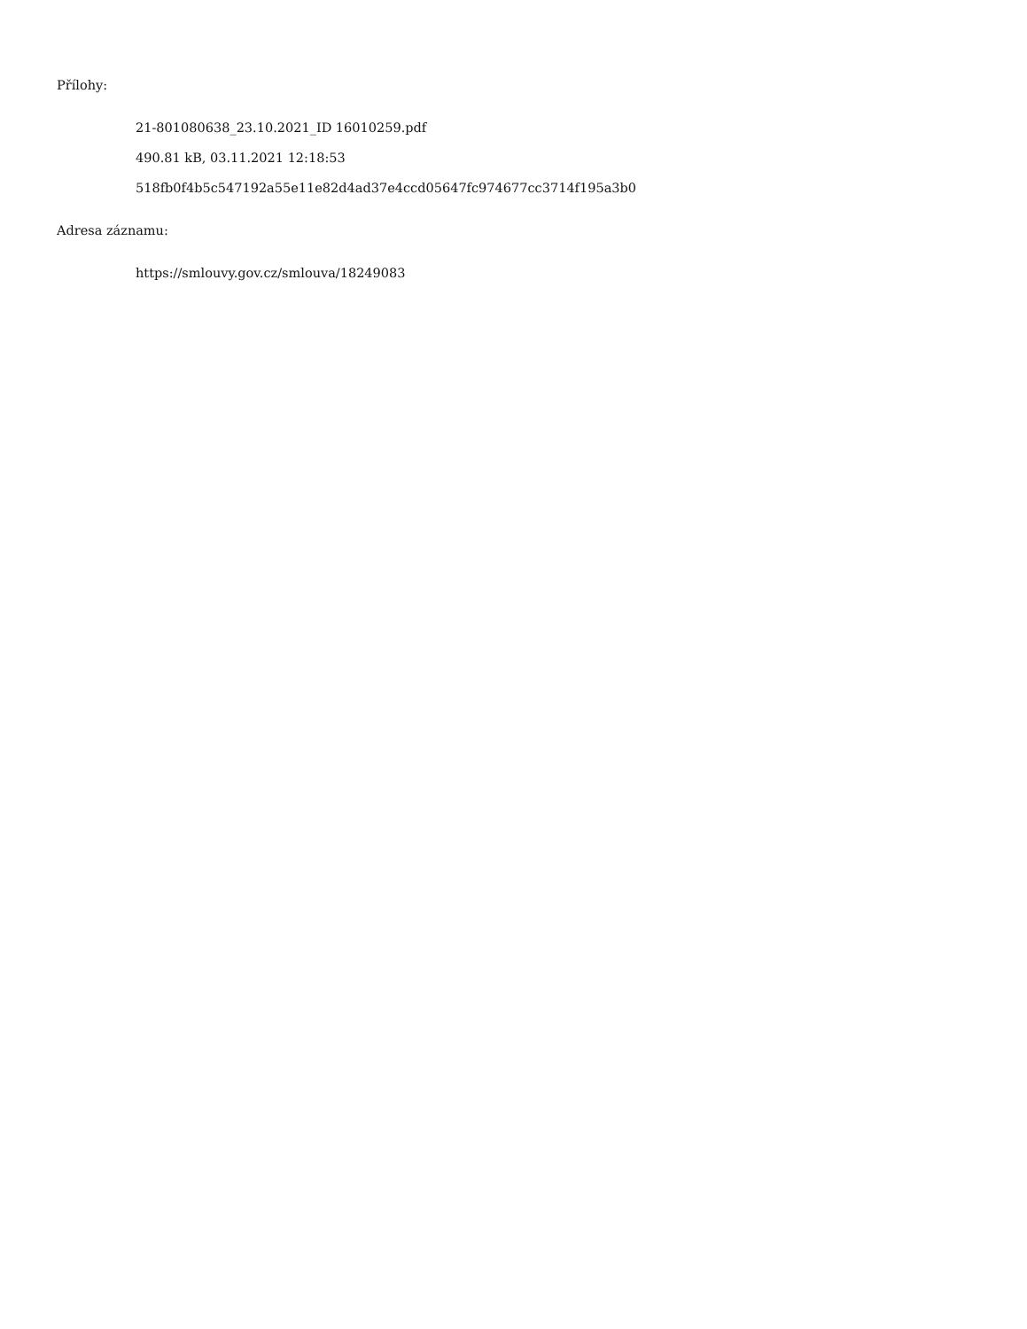Přílohy:
21-801080638_23.10.2021_ID 16010259.pdf
490.81 kB, 03.11.2021 12:18:53
518fb0f4b5c547192a55e11e82d4ad37e4ccd05647fc974677cc3714f195a3b0
Adresa záznamu:
https://smlouvy.gov.cz/smlouva/18249083